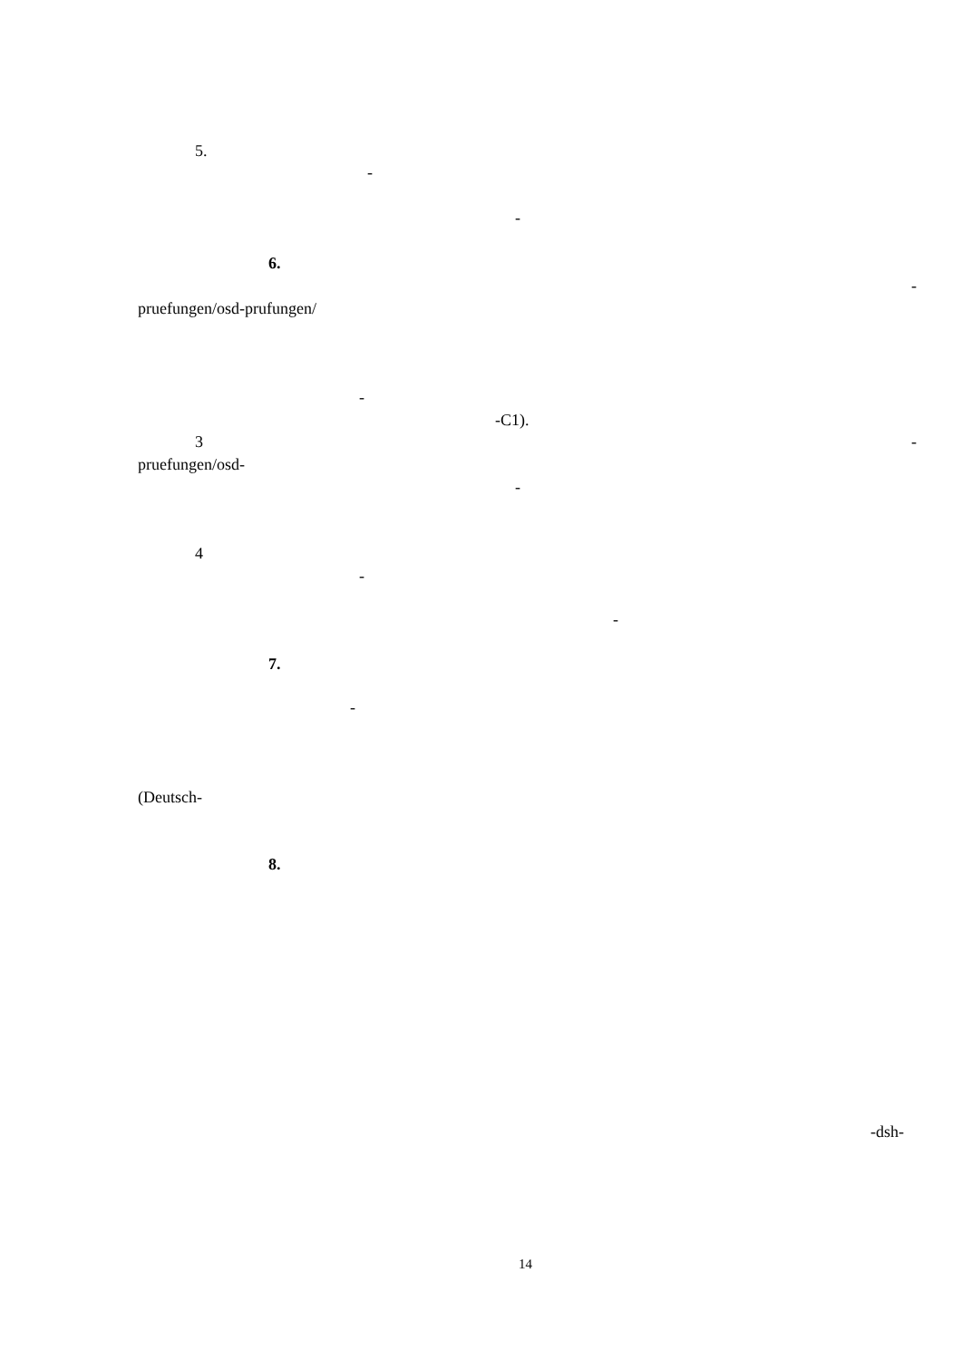5.
-
-
6.
-
pruefungen/osd-prufungen/
-
-C1).
3 -
pruefungen/osd-
-
4
-
-
7.
-
(Deutsch-
8.
-dsh-
14